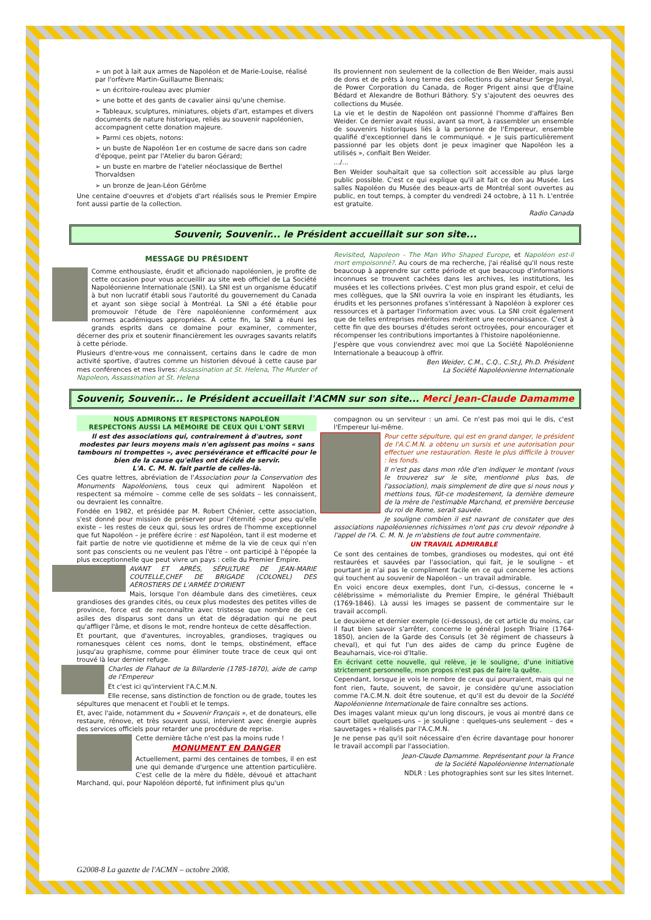➢ un pot à lait aux armes de Napoléon et de Marie-Louise, réalisé par l'orfèvre Martin-Guillaume Biennais;
➢ un écritoire-rouleau avec plumier
➢ une botte et des gants de cavalier ainsi qu'une chemise.
➢ Tableaux, sculptures, miniatures, objets d'art, estampes et divers documents de nature historique, reliés au souvenir napoléonien, accompagnent cette donation majeure.
➢ Parmi ces objets, notons:
➢ un buste de Napoléon 1er en costume de sacre dans son cadre d'époque, peint par l'Atelier du baron Gérard;
➢ un buste en marbre de l'atelier néoclassique de Berthel Thorvaldsen
➢ un bronze de Jean-Léon Gérôme
Une centaine d'oeuvres et d'objets d'art réalisés sous le Premier Empire font aussi partie de la collection.
Ils proviennent non seulement de la collection de Ben Weider, mais aussi de dons et de prêts à long terme des collections du sénateur Serge Joyal, de Power Corporation du Canada, de Roger Prigent ainsi que d'Élaine Bédard et Alexandre de Bothuri Báthory. S'y s'ajoutent des oeuvres des collections du Musée.
La vie et le destin de Napoléon ont passionné l'homme d'affaires Ben Weider. Ce dernier avait réussi, avant sa mort, à rassembler un ensemble de souvenirs historiques liés à la personne de l'Empereur, ensemble qualifié d'exceptionnel dans le communiqué. « Je suis particulièrement passionné par les objets dont je peux imaginer que Napoléon les a utilisés », confiait Ben Weider.
.../...
Ben Weider souhaitait que sa collection soit accessible au plus large public possible. C'est ce qui explique qu'il ait fait ce don au Musée. Les salles Napoléon du Musée des beaux-arts de Montréal sont ouvertes au public, en tout temps, à compter du vendredi 24 octobre, à 11 h. L'entrée est gratuite.
Radio Canada
Souvenir, Souvenir... le Président accueillait sur son site...
MESSAGE DU PRÉSIDENT
Comme enthousiaste, érudit et aficionado napoléonien, je profite de cette occasion pour vous accueillir au site web officiel de La Société Napoléonienne Internationale (SNI). La SNI est un organisme éducatif à but non lucratif établi sous l'autorité du gouvernement du Canada et ayant son siège social à Montréal. La SNI a été établie pour promouvoir l'étude de l'ère napoléonienne conformément aux normes académiques appropriées. À cette fin, la SNI a réuni les grands esprits dans ce domaine pour examiner, commenter, décerner des prix et soutenir financièrement les ouvrages savants relatifs à cette période.
Plusieurs d'entre-vous me connaissent, certains dans le cadre de mon activité sportive, d'autres comme un historien dévoué à cette cause par mes conférences et mes livres: Assassination at St. Helena, The Murder of Napoleon, Assassination at St. Helena
Revisited, Napoleon - The Man Who Shaped Europe, et Napoléon est-il mort empoisonné?. Au cours de ma recherche, j'ai réalisé qu'il nous reste beaucoup à apprendre sur cette période et que beaucoup d'informations inconnues se trouvent cachées dans les archives, les institutions, les musées et les collections privées. C'est mon plus grand espoir, et celui de mes collègues, que la SNI ouvrira la voie en inspirant les étudiants, les érudits et les personnes profanes s'intéressant à Napoléon à explorer ces ressources et à partager l'information avec vous. La SNI croit également que de telles entreprises méritoires méritent une reconnaissance. C'est à cette fin que des bourses d'études seront octroyées, pour encourager et récompenser les contributions importantes à l'histoire napoléonienne.
J'espère que vous conviendrez avec moi que La Société Napoléonienne Internationale a beaucoup à offrir.
Ben Weider, C.M., C.Q., C.St.J, Ph.D. Président
La Société Napoléonienne Internationale
Souvenir, Souvenir... le Président accueillait l'ACMN sur son site... Merci Jean-Claude Damamme
NOUS ADMIRONS ET RESPECTONS NAPOLÉON
RESPECTONS AUSSI LA MÉMOIRE DE CEUX QUI L'ONT SERVI
Il est des associations qui, contrairement à d'autres, sont modestes par leurs moyens mais n'en agissent pas moins « sans tambours ni trompettes », avec persévérance et efficacité pour le bien de la cause qu'elles ont décidé de servir.
L'A. C. M. N. fait partie de celles-là.
Ces quatre lettres, abréviation de l'Association pour la Conservation des Monuments Napoléoniens, tous ceux qui admirent Napoléon et respectent sa mémoire – comme celle de ses soldats – les connaissent, ou devraient les connaître.
Fondée en 1982, et présidée par M. Robert Chénier, cette association, s'est donné pour mission de préserver pour l'éternité –pour peu qu'elle existe – les restes de ceux qui, sous les ordres de l'homme exceptionnel que fut Napoléon – je préfère écrire : est Napoléon, tant il est moderne et fait partie de notre vie quotidienne et même de la vie de ceux qui n'en sont pas conscients ou ne veulent pas l'être – ont participé à l'épopée la plus exceptionnelle que peut vivre un pays : celle du Premier Empire.
AVANT ET APRÈS, SÉPULTURE DE JEAN-MARIE COUTELLE,CHEF DE BRIGADE (COLONEL) DES AÉROSTIERS DE L'ARMÉE D'ORIENT
Mais, lorsque l'on déambule dans des cimetières, ceux grandioses des grandes cités, ou ceux plus modestes des petites villes de province, force est de reconnaître avec tristesse que nombre de ces asiles des disparus sont dans un état de dégradation qui ne peut qu'affliger l'âme, et disons le mot, rendre honteux de cette désaffection.
Et pourtant, que d'aventures, incroyables, grandioses, tragiques ou romanesques cèlent ces noms, dont le temps, obstinément, efface jusqu'au graphisme, comme pour éliminer toute trace de ceux qui ont trouvé là leur dernier refuge.
Charles de Flahaut de la Billarderie (1785-1870), aide de camp de l'Empereur
Et c'est ici qu'intervient l'A.C.M.N.
Elle recense, sans distinction de fonction ou de grade, toutes les sépultures que menacent et l'oubli et le temps.
Et, avec l'aide, notamment du « Souvenir Français », et de donateurs, elle restaure, rénove, et très souvent aussi, intervient avec énergie auprès des services officiels pour retarder une procédure de reprise.
Cette dernière tâche n'est pas la moins rude !
MONUMENT EN DANGER
Actuellement, parmi des centaines de tombes, il en est une qui demande d'urgence une attention particulière. C'est celle de la mère du fidèle, dévoué et attachant Marchand, qui, pour Napoléon déporté, fut infiniment plus qu'un
compagnon ou un serviteur : un ami. Ce n'est pas moi qui le dis, c'est l'Empereur lui-même.
Pour cette sépulture, qui est en grand danger, le président de l'A.C.M.N. a obtenu un sursis et une autorisation pour effectuer une restauration. Reste le plus difficile à trouver : les fonds.
Il n'est pas dans mon rôle d'en indiquer le montant (vous le trouverez sur le site, mentionné plus bas, de l'association), mais simplement de dire que si nous nous y mettions tous, fût-ce modestement, la dernière demeure de la mère de l'estimable Marchand, et première berceuse du roi de Rome, serait sauvée.
Je souligne combien il est navrant de constater que des associations napoléoniennes richissimes n'ont pas cru devoir répondre à l'appel de l'A. C. M. N. Je m'abstiens de tout autre commentaire.
UN TRAVAIL ADMIRABLE
Ce sont des centaines de tombes, grandioses ou modestes, qui ont été restaurées et sauvées par l'association, qui fait, je le souligne – et pourtant je n'ai pas le compliment facile en ce qui concerne les actions qui touchent au souvenir de Napoléon – un travail admirable.
En voici encore deux exemples, dont l'un, ci-dessus, concerne le « célébrissime » mémorialiste du Premier Empire, le général Thiébault (1769-1846). Là aussi les images se passent de commentaire sur le travail accompli.
Le deuxième et dernier exemple (ci-dessous), de cet article du moins, car il faut bien savoir s'arrêter, concerne le général Joseph Triaire (1764-1850), ancien de la Garde des Consuls (et 3è régiment de chasseurs à cheval), et qui fut l'un des aides de camp du prince Eugène de Beauharnais, vice-roi d'Italie.
En écrivant cette nouvelle, qui relève, je le souligne, d'une initiative strictement personnelle, mon propos n'est pas de faire la quête.
Cependant, lorsque je vois le nombre de ceux qui pourraient, mais qui ne font rien, faute, souvent, de savoir, je considère qu'une association comme l'A.C.M.N. doit être soutenue, et qu'il est du devoir de la Société Napoléonienne Internationale de faire connaître ses actions.
Des images valant mieux qu'un long discours, je vous ai montré dans ce court billet quelques-uns – je souligne : quelques-uns seulement – des « sauvetages » réalisés par l'A.C.M.N.
Je ne pense pas qu'il soit nécessaire d'en écrire davantage pour honorer le travail accompli par l'association.
Jean-Claude Damamme. Représentant pour la France
de la Société Napoléonienne Internationale
NDLR : Les photographies sont sur les sites Internet.
G2008-8 La gazette de l'ACMN – octobre 2008.